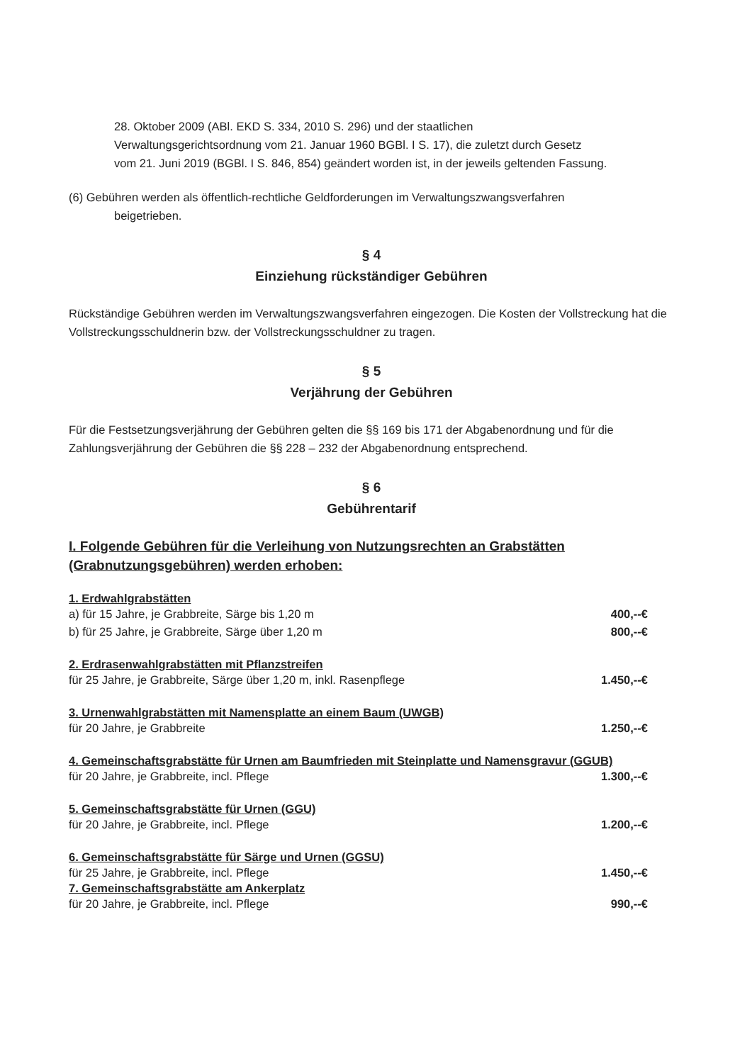28. Oktober 2009 (ABl. EKD S. 334, 2010 S. 296) und der staatlichen
Verwaltungsgerichtsordnung vom 21. Januar 1960 BGBl. I S. 17), die zuletzt durch Gesetz
vom 21. Juni 2019 (BGBl. I S. 846, 854) geändert worden ist, in der jeweils geltenden Fassung.
(6) Gebühren werden als öffentlich-rechtliche Geldforderungen im Verwaltungszwangsverfahren
beigetrieben.
§ 4
Einziehung rückständiger Gebühren
Rückständige Gebühren werden im Verwaltungszwangsverfahren eingezogen. Die Kosten der Vollstreckung hat die Vollstreckungsschuldnerin bzw. der Vollstreckungsschuldner zu tragen.
§ 5
Verjährung der Gebühren
Für die Festsetzungsverjährung der Gebühren gelten die §§ 169 bis 171 der Abgabenordnung und für die Zahlungsverjährung der Gebühren die §§ 228 – 232 der Abgabenordnung entsprechend.
§ 6
Gebührentarif
I. Folgende Gebühren für die Verleihung von Nutzungsrechten an Grabstätten
(Grabnutzungsgebühren) werden erhoben:
1. Erdwahlgrabstätten
a) für 15 Jahre, je Grabbreite, Särge bis 1,20 m 400,--€
b) für 25 Jahre, je Grabbreite, Särge über 1,20 m 800,--€
2. Erdrasenwahlgrabstätten mit Pflanzstreifen
für 25 Jahre, je Grabbreite, Särge über 1,20 m, inkl. Rasenpflege 1.450,--€
3. Urnenwahlgrabstätten mit Namensplatte an einem Baum (UWGB)
für 20 Jahre, je Grabbreite 1.250,--€
4. Gemeinschaftsgrabstätte für Urnen am Baumfrieden mit Steinplatte und Namensgravur (GGUB)
für 20 Jahre, je Grabbreite, incl. Pflege 1.300,--€
5. Gemeinschaftsgrabstätte für Urnen (GGU)
für 20 Jahre, je Grabbreite, incl. Pflege 1.200,--€
6. Gemeinschaftsgrabstätte für Särge und Urnen (GGSU)
für 25 Jahre, je Grabbreite, incl. Pflege 1.450,--€
7. Gemeinschaftsgrabstätte am Ankerplatz
für 20 Jahre, je Grabbreite, incl. Pflege 990,--€